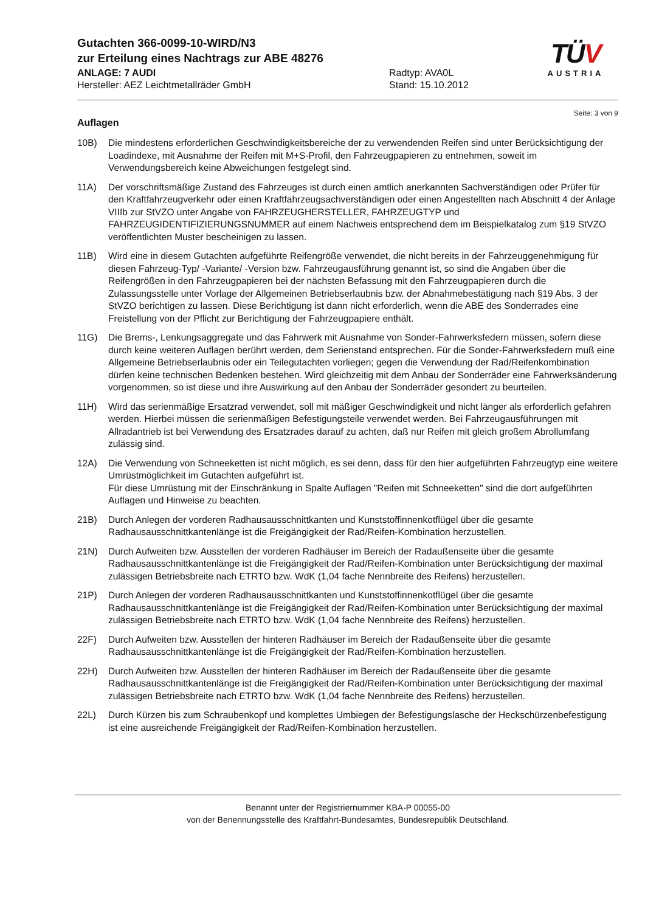Gutachten 366-0099-10-WIRD/N3
zur Erteilung eines Nachtrags zur ABE 48276
ANLAGE: 7 AUDI
Hersteller: AEZ Leichtmetallräder GmbH
Radtyp: AVA0L
Stand: 15.10.2012
TÜV
AUSTRIA
Seite: 3 von 9
Auflagen
10B) Die mindestens erforderlichen Geschwindigkeitsbereiche der zu verwendenden Reifen sind unter Berücksichtigung der Loadindexe, mit Ausnahme der Reifen mit M+S-Profil, den Fahrzeugpapieren zu entnehmen, soweit im Verwendungsbereich keine Abweichungen festgelegt sind.
11A) Der vorschriftsmäßige Zustand des Fahrzeuges ist durch einen amtlich anerkannten Sachverständigen oder Prüfer für den Kraftfahrzeugverkehr oder einen Kraftfahrzeugsachverständigen oder einen Angestellten nach Abschnitt 4 der Anlage VIIIb zur StVZO unter Angabe von FAHRZEUGHERSTELLER, FAHRZEUGTYP und FAHRZEUGIDENTIFIZIERUNGSNUMMER auf einem Nachweis entsprechend dem im Beispielkatalog zum §19 StVZO veröffentlichten Muster bescheinigen zu lassen.
11B) Wird eine in diesem Gutachten aufgeführte Reifengröße verwendet, die nicht bereits in der Fahrzeuggenehmigung für diesen Fahrzeug-Typ/ -Variante/ -Version bzw. Fahrzeugausführung genannt ist, so sind die Angaben über die Reifengrößen in den Fahrzeugpapieren bei der nächsten Befassung mit den Fahrzeugpapieren durch die Zulassungsstelle unter Vorlage der Allgemeinen Betriebserlaubnis bzw. der Abnahmebestätigung nach §19 Abs. 3 der StVZO berichtigen zu lassen. Diese Berichtigung ist dann nicht erforderlich, wenn die ABE des Sonderrades eine Freistellung von der Pflicht zur Berichtigung der Fahrzeugpapiere enthält.
11G) Die Brems-, Lenkungsaggregate und das Fahrwerk mit Ausnahme von Sonder-Fahrwerksfedern müssen, sofern diese durch keine weiteren Auflagen berührt werden, dem Serienstand entsprechen. Für die Sonder-Fahrwerksfedern muß eine Allgemeine Betriebserlaubnis oder ein Teilegutachten vorliegen; gegen die Verwendung der Rad/Reifenkombination dürfen keine technischen Bedenken bestehen. Wird gleichzeitig mit dem Anbau der Sonderräder eine Fahrwerksänderung vorgenommen, so ist diese und ihre Auswirkung auf den Anbau der Sonderräder gesondert zu beurteilen.
11H) Wird das serienmäßige Ersatzrad verwendet, soll mit mäßiger Geschwindigkeit und nicht länger als erforderlich gefahren werden. Hierbei müssen die serienmäßigen Befestigungsteile verwendet werden. Bei Fahrzeugausführungen mit Allradantrieb ist bei Verwendung des Ersatzrades darauf zu achten, daß nur Reifen mit gleich großem Abrollumfang zulässig sind.
12A) Die Verwendung von Schneeketten ist nicht möglich, es sei denn, dass für den hier aufgeführten Fahrzeugtyp eine weitere Umrüstmöglichkeit im Gutachten aufgeführt ist.
Für diese Umrüstung mit der Einschränkung in Spalte Auflagen "Reifen mit Schneeketten" sind die dort aufgeführten Auflagen und Hinweise zu beachten.
21B) Durch Anlegen der vorderen Radhausausschnittkanten und Kunststoffinnenkotflügel über die gesamte Radhausausschnittkantenlänge ist die Freigängigkeit der Rad/Reifen-Kombination herzustellen.
21N) Durch Aufweiten bzw. Ausstellen der vorderen Radhäuser im Bereich der Radaußenseite über die gesamte Radhausausschnittkantenlänge ist die Freigängigkeit der Rad/Reifen-Kombination unter Berücksichtigung der maximal zulässigen Betriebsbreite nach ETRTO bzw. WdK (1,04 fache Nennbreite des Reifens) herzustellen.
21P) Durch Anlegen der vorderen Radhausausschnittkanten und Kunststoffinnenkotflügel über die gesamte Radhausausschnittkantenlänge ist die Freigängigkeit der Rad/Reifen-Kombination unter Berücksichtigung der maximal zulässigen Betriebsbreite nach ETRTO bzw. WdK (1,04 fache Nennbreite des Reifens) herzustellen.
22F) Durch Aufweiten bzw. Ausstellen der hinteren Radhäuser im Bereich der Radaußenseite über die gesamte Radhausausschnittkantenlänge ist die Freigängigkeit der Rad/Reifen-Kombination herzustellen.
22H) Durch Aufweiten bzw. Ausstellen der hinteren Radhäuser im Bereich der Radaußenseite über die gesamte Radhausausschnittkantenlänge ist die Freigängigkeit der Rad/Reifen-Kombination unter Berücksichtigung der maximal zulässigen Betriebsbreite nach ETRTO bzw. WdK (1,04 fache Nennbreite des Reifens) herzustellen.
22L) Durch Kürzen bis zum Schraubenkopf und komplettes Umbiegen der Befestigungslasche der Heckschürzenbefestigung ist eine ausreichende Freigängigkeit der Rad/Reifen-Kombination herzustellen.
Benannt unter der Registriernummer KBA-P 00055-00
von der Benennungsstelle des Kraftfahrt-Bundesamtes, Bundesrepublik Deutschland.